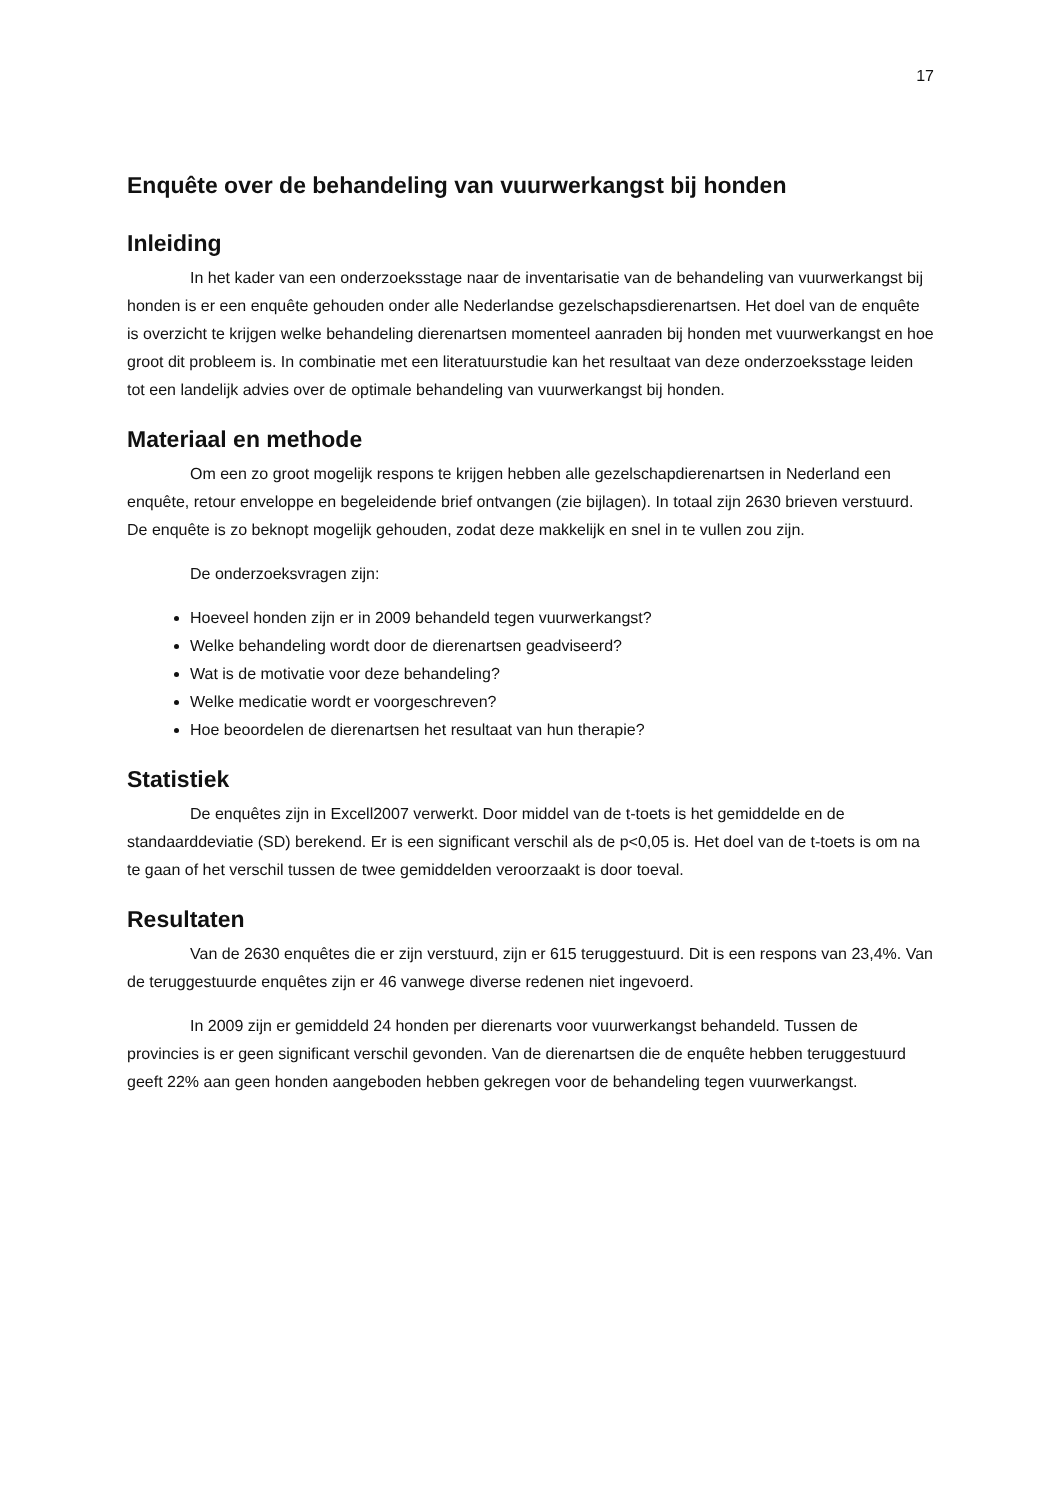17
Enquête over de behandeling van vuurwerkangst bij honden
Inleiding
In het kader van een onderzoeksstage naar de inventarisatie van de behandeling van vuurwerkangst bij honden is er een enquête gehouden onder alle Nederlandse gezelschapsdierenartsen. Het doel van de enquête is overzicht te krijgen welke behandeling dierenartsen momenteel aanraden bij honden met vuurwerkangst en hoe groot dit probleem is. In combinatie met een literatuurstudie kan het resultaat van deze onderzoeksstage leiden tot een landelijk advies over de optimale behandeling van vuurwerkangst bij honden.
Materiaal en methode
Om een zo groot mogelijk respons te krijgen hebben alle gezelschapdierenartsen in Nederland een enquête, retour enveloppe en begeleidende brief ontvangen (zie bijlagen). In totaal zijn 2630 brieven verstuurd. De enquête is zo beknopt mogelijk gehouden, zodat deze makkelijk en snel in te vullen zou zijn.
De onderzoeksvragen zijn:
Hoeveel honden zijn er in 2009 behandeld tegen vuurwerkangst?
Welke behandeling wordt door de dierenartsen geadviseerd?
Wat is de motivatie voor deze behandeling?
Welke medicatie wordt er voorgeschreven?
Hoe beoordelen de dierenartsen het resultaat van hun therapie?
Statistiek
De enquêtes zijn in Excell2007 verwerkt. Door middel van de t-toets is het gemiddelde en de standaarddeviatie (SD) berekend. Er is een significant verschil als de p<0,05 is. Het doel van de t-toets is om na te gaan of het verschil tussen de twee gemiddelden veroorzaakt is door toeval.
Resultaten
Van de 2630 enquêtes die er zijn verstuurd, zijn er 615 teruggestuurd. Dit is een respons van 23,4%. Van de teruggestuurde enquêtes zijn er 46 vanwege diverse redenen niet ingevoerd.
In 2009 zijn er gemiddeld 24 honden per dierenarts voor vuurwerkangst behandeld. Tussen de provincies is er geen significant verschil gevonden. Van de dierenartsen die de enquête hebben teruggestuurd geeft 22% aan geen honden aangeboden hebben gekregen voor de behandeling tegen vuurwerkangst.